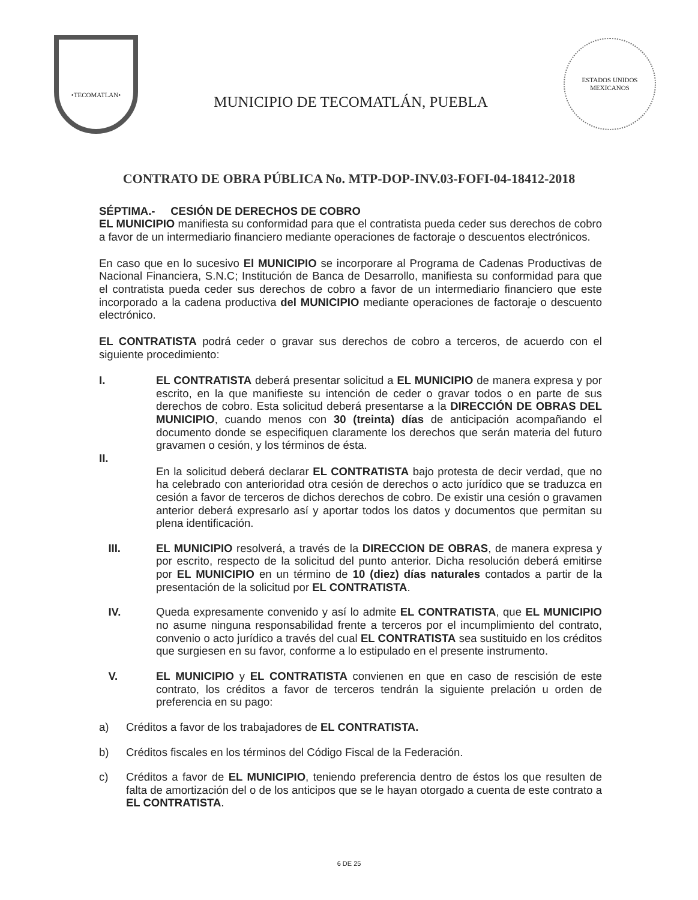•TECOMATLAN•
MUNICIPIO DE TECOMATLÁN, PUEBLA
ESTADOS UNIDOS MEXICANOS
CONTRATO DE OBRA PÚBLICA No. MTP-DOP-INV.03-FOFI-04-18412-2018
SÉPTIMA.- CESIÓN DE DERECHOS DE COBRO
EL MUNICIPIO manifiesta su conformidad para que el contratista pueda ceder sus derechos de cobro a favor de un intermediario financiero mediante operaciones de factoraje o descuentos electrónicos.
En caso que en lo sucesivo El MUNICIPIO se incorporare al Programa de Cadenas Productivas de Nacional Financiera, S.N.C; Institución de Banca de Desarrollo, manifiesta su conformidad para que el contratista pueda ceder sus derechos de cobro a favor de un intermediario financiero que este incorporado a la cadena productiva del MUNICIPIO mediante operaciones de factoraje o descuento electrónico.
EL CONTRATISTA podrá ceder o gravar sus derechos de cobro a terceros, de acuerdo con el siguiente procedimiento:
I.
II.
EL CONTRATISTA deberá presentar solicitud a EL MUNICIPIO de manera expresa y por escrito, en la que manifieste su intención de ceder o gravar todos o en parte de sus derechos de cobro. Esta solicitud deberá presentarse a la DIRECCIÓN DE OBRAS DEL MUNICIPIO, cuando menos con 30 (treinta) días de anticipación acompañando el documento donde se especifiquen claramente los derechos que serán materia del futuro gravamen o cesión, y los términos de ésta.
En la solicitud deberá declarar EL CONTRATISTA bajo protesta de decir verdad, que no ha celebrado con anterioridad otra cesión de derechos o acto jurídico que se traduzca en cesión a favor de terceros de dichos derechos de cobro. De existir una cesión o gravamen anterior deberá expresarlo así y aportar todos los datos y documentos que permitan su plena identificación.
III. EL MUNICIPIO resolverá, a través de la DIRECCION DE OBRAS, de manera expresa y por escrito, respecto de la solicitud del punto anterior. Dicha resolución deberá emitirse por EL MUNICIPIO en un término de 10 (diez) días naturales contados a partir de la presentación de la solicitud por EL CONTRATISTA.
IV. Queda expresamente convenido y así lo admite EL CONTRATISTA, que EL MUNICIPIO no asume ninguna responsabilidad frente a terceros por el incumplimiento del contrato, convenio o acto jurídico a través del cual EL CONTRATISTA sea sustituido en los créditos que surgiesen en su favor, conforme a lo estipulado en el presente instrumento.
V. EL MUNICIPIO y EL CONTRATISTA convienen en que en caso de rescisión de este contrato, los créditos a favor de terceros tendrán la siguiente prelación u orden de preferencia en su pago:
a) Créditos a favor de los trabajadores de EL CONTRATISTA.
b) Créditos fiscales en los términos del Código Fiscal de la Federación.
c) Créditos a favor de EL MUNICIPIO, teniendo preferencia dentro de éstos los que resulten de falta de amortización del o de los anticipos que se le hayan otorgado a cuenta de este contrato a EL CONTRATISTA.
6 DE 25